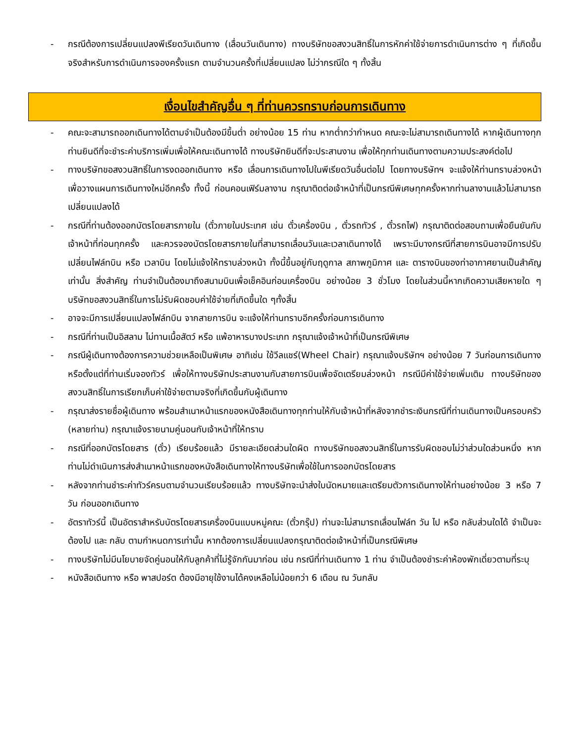- กรณีต้องการเปลี่ยนแปลงพีเรียดวันเดินทาง (เลื่อนวันเดินทาง) ทางบริษัทขอสงวนสิทธิ์ในการหักค่าใช้จ่ายการดำเนินการต่าง ๆ ที่เกิดขึ้นจริงสำหรับการดำเนินการจองครั้งแรก ตามจำนวนครั้งที่เปลี่ยนแปลง ไม่ว่ากรณีใด ๆ ทั้งสิ้น
เงื่อนไขสำคัญอื่น ๆ ที่ท่านควรทราบก่อนการเดินทาง
- คณะจะสามารถออกเดินทางได้ตามจำเป็นต้องมีขึ้นต่ำ อย่างน้อย 15 ท่าน หากต่ำกว่ากำหนด คณะจะไม่สามารถเดินทางได้ หากผู้เดินทางทุกท่านยินดีที่จะชำระค่าบริการเพิ่มเพื่อให้คณะเดินทางได้ ทางบริษัทยินดีที่จะประสานงาน เพื่อให้ทุกท่านเดินทางตามความประสงค์ต่อไป
- ทางบริษัทขอสงวนสิทธิ์ในการงดออกเดินทาง หรือ เลื่อนการเดินทางไปในพีเรียดวันอื่นต่อไป โดยทางบริษัทฯ จะแจ้งให้ท่านทราบล่วงหน้าเพื่อวางแผนการเดินทางใหม่อีกครั้ง ทั้งนี้ ก่อนคอนเฟิร์มลางาน กรุณาติดต่อเจ้าหน้าที่เป็นกรณีพิเศษทุกครั้งหากท่านลางานแล้วไม่สามารถเปลี่ยนแปลงได้
- กรณีที่ท่านต้องออกบัตรโดยสารภายใน (ตั๋วภายในประเทศ เช่น ตั๋วเครื่องบิน , ตั๋วรถทัวร์ , ตั๋วรถไฟ) กรุณาติดต่อสอบถามเพื่อยืนยันกับเจ้าหน้าที่ก่อนทุกครั้ง และควรจองบัตรโดยสารภายในที่สามารถเลื่อนวันและเวลาเดินทางได้ เพราะมีบางกรณีที่สายการบินอาจมีการปรับเปลี่ยนไฟล์ทบิน หรือ เวลาบิน โดยไม่แจ้งให้ทราบล่วงหน้า ทั้งนี้ขึ้นอยู่กับฤดูกาล สภาพภูมิกาศ และ ตารางบินของท่าอากาศยานเป็นสำคัญเท่านั้น สิ่งสำคัญ ท่านจำเป็นต้องมาถึงสนามบินเพื่อเช็คอินก่อนเครื่องบิน อย่างน้อย 3 ชั่วโมง โดยในส่วนนี้หากเกิดความเสียหายใด ๆบริษัทขอสงวนสิทธิ์ในการไม่รับผิดชอบค่าใช้จ่ายที่เกิดขึ้นใด ๆทั้งสิ้น
- อาจจะมีการเปลี่ยนแปลงไฟล์ทบิน จากสายการบิน จะแจ้งให้ท่านทราบอีกครั้งก่อนการเดินทาง
- กรณีที่ท่านเป็นอิสลาม ไม่ทานเนื้อสัตว์ หรือ แพ้อาหารบางประเภท กรุณาแจ้งเจ้าหน้าที่เป็นกรณีพิเศษ
- กรณีผู้เดินทางต้องการความช่วยเหลือเป็นพิเศษ อาทิเช่น ใช้วีลแชร์(Wheel Chair) กรุณาแจ้งบริษัทฯ อย่างน้อย 7 วันก่อนการเดินทาง หรือตั้งแต่ที่ท่านเริ่มจองทัวร์ เพื่อให้ทางบริษัทประสานงานกับสายการบินเพื่อจัดเตรียมล่วงหน้า กรณีมีค่าใช้จ่ายเพิ่มเติม ทางบริษัทของสงวนสิทธิ์ในการเรียกเก็บค่าใช้จ่ายตามจริงที่เกิดขึ้นกับผู้เดินทาง
- กรุณาส่งรายชื่อผู้เดินทาง พร้อมสำเนาหน้าแรกของหนังสือเดินทางทุกท่านให้กับเจ้าหน้าที่หลังจากชำระเงินกรณีที่ท่านเดินทางเป็นครอบครัว (หลายท่าน) กรุณาแจ้งรายนามคู่นอนกับเจ้าหน้าที่ให้ทราบ
- กรณีที่ออกบัตรโดยสาร (ตั๋ว) เรียบร้อยแล้ว มีรายละเอียดส่วนใดผิด ทางบริษัทขอสงวนสิทธิ์ในการรับผิดชอบไม่ว่าส่วนใดส่วนหนึ่ง หากท่านไม่ดำเนินการส่งสำเนาหน้าแรกของหนังสือเดินทางให้ทางบริษัทเพื่อใช้ในการออกบัตรโดยสาร
- หลังจากท่านชำระค่าทัวร์ครบตามจำนวนเรียบร้อยแล้ว ทางบริษัทจะนำส่งใบนัดหมายและเตรียมตัวการเดินทางให้ท่านอย่างน้อย 3 หรือ 7 วัน ก่อนออกเดินทาง
- อัตราทัวร์นี้ เป็นอัตราสำหรับบัตรโดยสารเครื่องบินแบบหมู่คณะ (ตั๋วกรุ๊ป) ท่านจะไม่สามารถเลื่อนไฟล์ท วัน ไป หรือ กลับส่วนใดได้ จำเป็นจะต้องไป และ กลับ ตามกำหนดการเท่านั้น หากต้องการเปลี่ยนแปลงกรุณาติดต่อเจ้าหน้าที่เป็นกรณีพิเศษ
- ทางบริษัทไม่มีนโยบายจัดคู่นอนให้กับลูกค้าที่ไม่รู้จักกันมาก่อน เช่น กรณีที่ท่านเดินทาง 1 ท่าน จำเป็นต้องชำระค่าห้องพักเดี่ยวตามที่ระบุ
- หนังสือเดินทาง หรือ พาสปอร์ต ต้องมีอายุใช้งานได้คงเหลือไม่น้อยกว่า 6 เดือน ณ วันกลับ